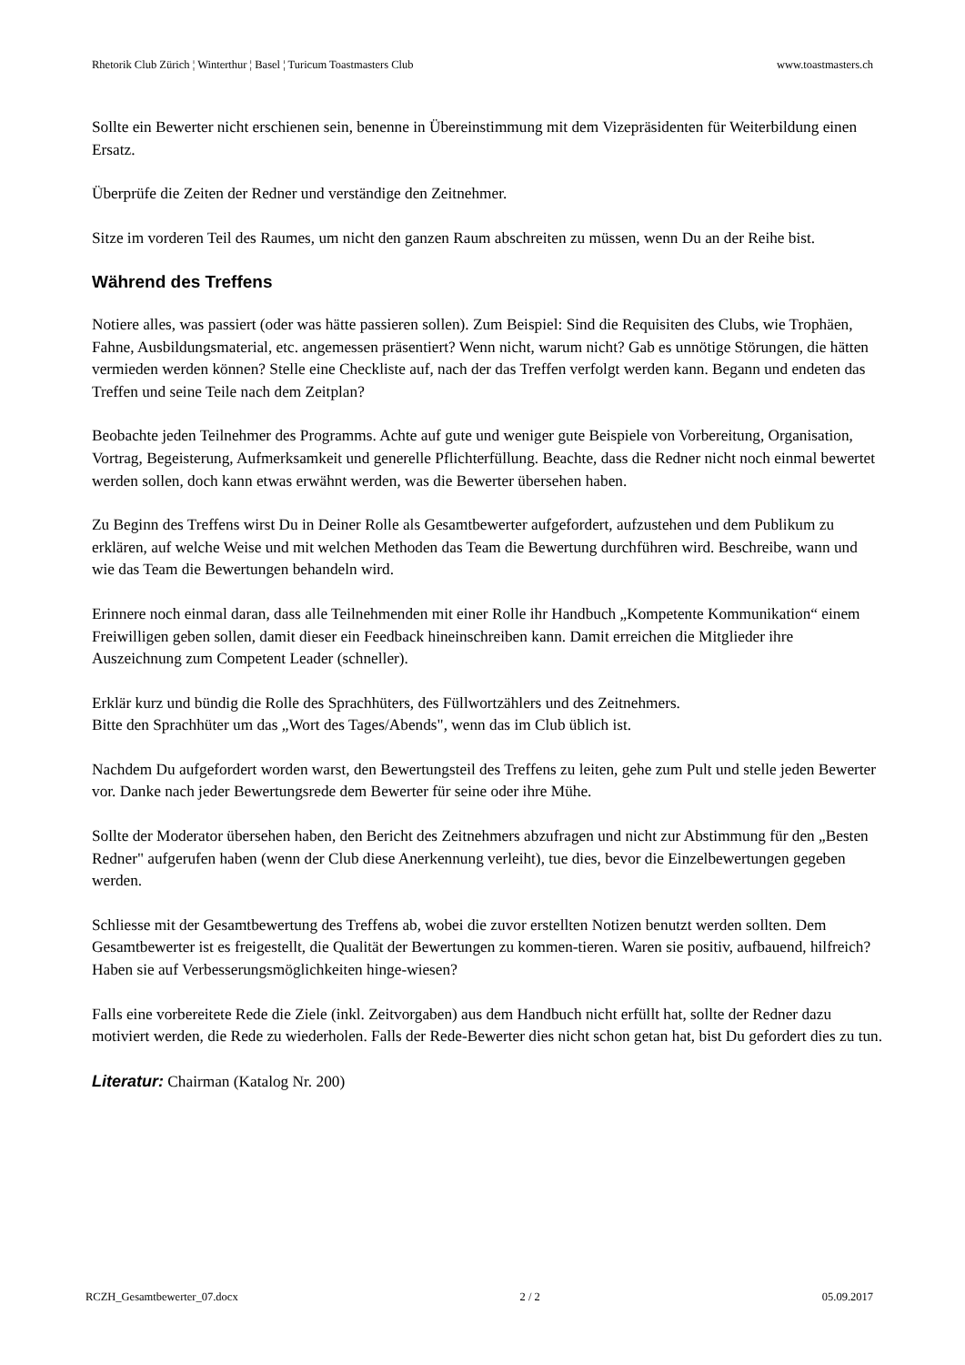Rhetorik Club Zürich ¦ Winterthur ¦ Basel ¦ Turicum Toastmasters Club www.toastmasters.ch
Sollte ein Bewerter nicht erschienen sein, benenne in Übereinstimmung mit dem Vizepräsidenten für Weiterbildung einen Ersatz.
Überprüfe die Zeiten der Redner und verständige den Zeitnehmer.
Sitze im vorderen Teil des Raumes, um nicht den ganzen Raum abschreiten zu müssen, wenn Du an der Reihe bist.
Während des Treffens
Notiere alles, was passiert (oder was hätte passieren sollen). Zum Beispiel: Sind die Requisiten des Clubs, wie Trophäen, Fahne, Ausbildungsmaterial, etc. angemessen präsentiert? Wenn nicht, warum nicht? Gab es unnötige Störungen, die hätten vermieden werden können? Stelle eine Checkliste auf, nach der das Treffen verfolgt werden kann. Begann und endeten das Treffen und seine Teile nach dem Zeitplan?
Beobachte jeden Teilnehmer des Programms. Achte auf gute und weniger gute Beispiele von Vorbereitung, Organisation, Vortrag, Begeisterung, Aufmerksamkeit und generelle Pflichterfüllung. Beachte, dass die Redner nicht noch einmal bewertet werden sollen, doch kann etwas erwähnt werden, was die Bewerter übersehen haben.
Zu Beginn des Treffens wirst Du in Deiner Rolle als Gesamtbewerter aufgefordert, aufzustehen und dem Publikum zu erklären, auf welche Weise und mit welchen Methoden das Team die Bewertung durchführen wird. Beschreibe, wann und wie das Team die Bewertungen behandeln wird.
Erinnere noch einmal daran, dass alle Teilnehmenden mit einer Rolle ihr Handbuch „Kompetente Kommunikation“ einem Freiwilligen geben sollen, damit dieser ein Feedback hineinschreiben kann. Damit erreichen die Mitglieder ihre Auszeichnung zum Competent Leader (schneller).
Erklär kurz und bündig die Rolle des Sprachhüters, des Füllwortzählers und des Zeitnehmers.
Bitte den Sprachhüter um das „Wort des Tages/Abends", wenn das im Club üblich ist.
Nachdem Du aufgefordert worden warst, den Bewertungsteil des Treffens zu leiten, gehe zum Pult und stelle jeden Bewerter vor. Danke nach jeder Bewertungsrede dem Bewerter für seine oder ihre Mühe.
Sollte der Moderator übersehen haben, den Bericht des Zeitnehmers abzufragen und nicht zur Abstimmung für den „Besten Redner" aufgerufen haben (wenn der Club diese Anerkennung verleiht), tue dies, bevor die Einzelbewertungen gegeben werden.
Schliesse mit der Gesamtbewertung des Treffens ab, wobei die zuvor erstellten Notizen benutzt werden sollten. Dem Gesamtbewerter ist es freigestellt, die Qualität der Bewertungen zu kommen-tieren. Waren sie positiv, aufbauend, hilfreich? Haben sie auf Verbesserungsmöglichkeiten hinge-wiesen?
Falls eine vorbereitete Rede die Ziele (inkl. Zeitvorgaben) aus dem Handbuch nicht erfüllt hat, sollte der Redner dazu motiviert werden, die Rede zu wiederholen. Falls der Rede-Bewerter dies nicht schon getan hat, bist Du gefordert dies zu tun.
Literatur: Chairman (Katalog Nr. 200)
RCZH_Gesamtbewerter_07.docx 2 / 2 05.09.2017